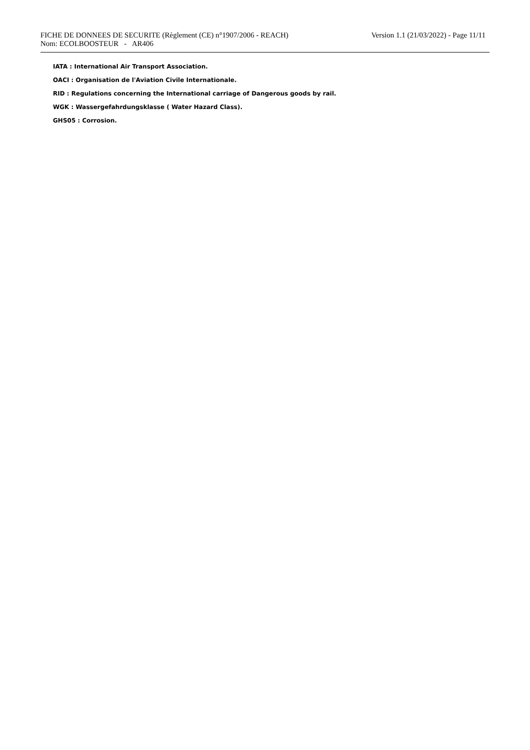FICHE DE DONNEES DE SECURITE (Règlement (CE) n°1907/2006 - REACH)
Nom: ECOLBOOSTEUR - AR406
Version 1.1 (21/03/2022) - Page 11/11
IATA : International Air Transport Association.
OACI : Organisation de l'Aviation Civile Internationale.
RID : Regulations concerning the International carriage of Dangerous goods by rail.
WGK : Wassergefahrdungsklasse ( Water Hazard Class).
GHS05 : Corrosion.